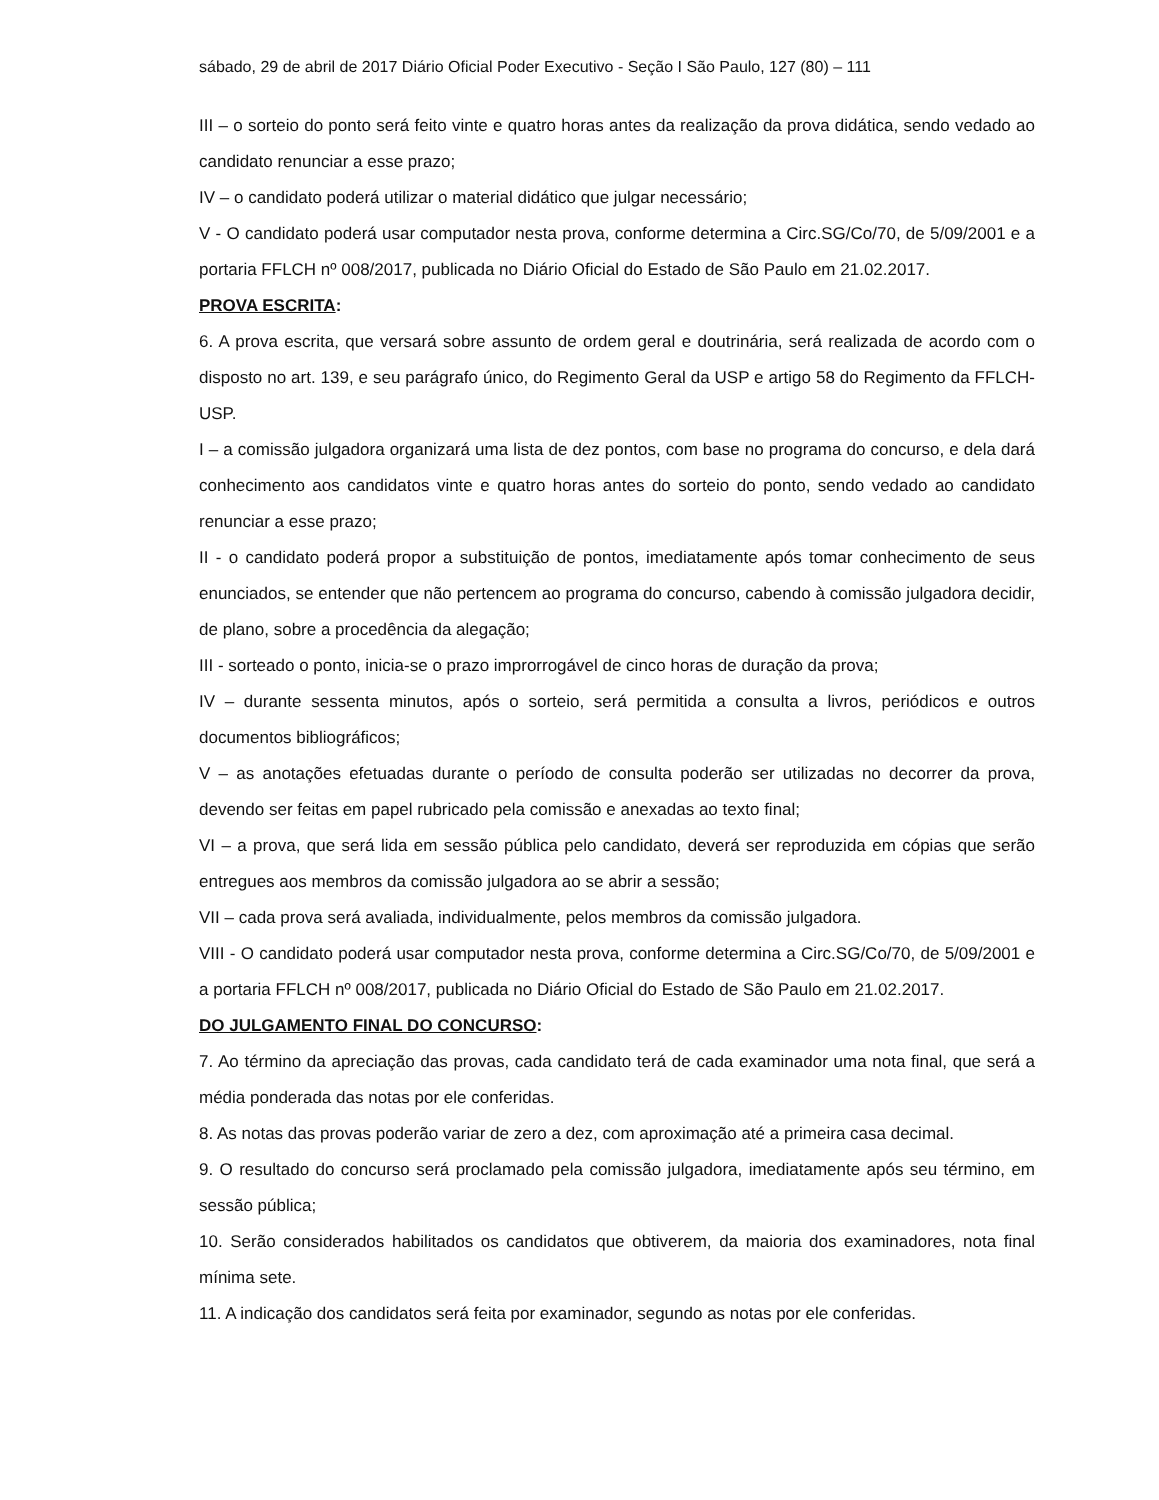sábado, 29 de abril de 2017 Diário Oficial Poder Executivo - Seção I São Paulo, 127 (80) – 111
III – o sorteio do ponto será feito vinte e quatro horas antes da realização da prova didática, sendo vedado ao candidato renunciar a esse prazo;
IV – o candidato poderá utilizar o material didático que julgar necessário;
V - O candidato poderá usar computador nesta prova, conforme determina a Circ.SG/Co/70, de 5/09/2001 e a portaria FFLCH nº 008/2017, publicada no Diário Oficial do Estado de São Paulo em 21.02.2017.
PROVA ESCRITA:
6. A prova escrita, que versará sobre assunto de ordem geral e doutrinária, será realizada de acordo com o disposto no art. 139, e seu parágrafo único, do Regimento Geral da USP e artigo 58 do Regimento da FFLCH-USP.
I – a comissão julgadora organizará uma lista de dez pontos, com base no programa do concurso, e dela dará conhecimento aos candidatos vinte e quatro horas antes do sorteio do ponto, sendo vedado ao candidato renunciar a esse prazo;
II - o candidato poderá propor a substituição de pontos, imediatamente após tomar conhecimento de seus enunciados, se entender que não pertencem ao programa do concurso, cabendo à comissão julgadora decidir, de plano, sobre a procedência da alegação;
III - sorteado o ponto, inicia-se o prazo improrrogável de cinco horas de duração da prova;
IV – durante sessenta minutos, após o sorteio, será permitida a consulta a livros, periódicos e outros documentos bibliográficos;
V – as anotações efetuadas durante o período de consulta poderão ser utilizadas no decorrer da prova, devendo ser feitas em papel rubricado pela comissão e anexadas ao texto final;
VI – a prova, que será lida em sessão pública pelo candidato, deverá ser reproduzida em cópias que serão entregues aos membros da comissão julgadora ao se abrir a sessão;
VII – cada prova será avaliada, individualmente, pelos membros da comissão julgadora.
VIII - O candidato poderá usar computador nesta prova, conforme determina a Circ.SG/Co/70, de 5/09/2001 e a portaria FFLCH nº 008/2017, publicada no Diário Oficial do Estado de São Paulo em 21.02.2017.
DO JULGAMENTO FINAL DO CONCURSO:
7. Ao término da apreciação das provas, cada candidato terá de cada examinador uma nota final, que será a média ponderada das notas por ele conferidas.
8. As notas das provas poderão variar de zero a dez, com aproximação até a primeira casa decimal.
9. O resultado do concurso será proclamado pela comissão julgadora, imediatamente após seu término, em sessão pública;
10. Serão considerados habilitados os candidatos que obtiverem, da maioria dos examinadores, nota final mínima sete.
11. A indicação dos candidatos será feita por examinador, segundo as notas por ele conferidas.